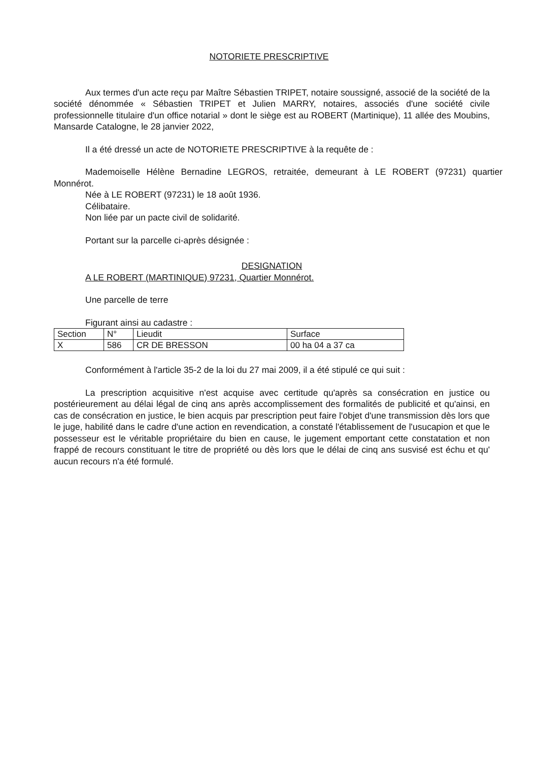NOTORIETE PRESCRIPTIVE
Aux termes d'un acte reçu par Maître Sébastien TRIPET, notaire soussigné, associé de la société de la société dénommée « Sébastien TRIPET et Julien MARRY, notaires, associés d'une société civile professionnelle titulaire d'un office notarial » dont le siège est au ROBERT (Martinique), 11 allée des Moubins, Mansarde Catalogne, le 28 janvier 2022,
Il a été dressé un acte de NOTORIETE PRESCRIPTIVE à la requête de :
Mademoiselle Hélène Bernadine LEGROS, retraitée, demeurant à LE ROBERT (97231) quartier Monnérot.
Née à LE ROBERT (97231) le 18 août 1936.
Célibataire.
Non liée par un pacte civil de solidarité.
Portant sur la parcelle ci-après désignée :
DESIGNATION
A LE ROBERT (MARTINIQUE) 97231, Quartier Monnérot.
Une parcelle de terre
Figurant ainsi au cadastre :
| Section | N° | Lieudit | Surface |
| X | 586 | CR DE BRESSON | 00 ha 04 a 37 ca |
Conformément à l'article 35-2 de la loi du 27 mai 2009, il a été stipulé ce qui suit :
La prescription acquisitive n'est acquise avec certitude qu'après sa consécration en justice ou postérieurement au délai légal de cinq ans après accomplissement des formalités de publicité et qu'ainsi, en cas de consécration en justice, le bien acquis par prescription peut faire l'objet d'une transmission dès lors que le juge, habilité dans le cadre d'une action en revendication, a constaté l'établissement de l'usucapion et que le possesseur est le véritable propriétaire du bien en cause, le jugement emportant cette constatation et non frappé de recours constituant le titre de propriété ou dès lors que le délai de cinq ans susvisé est échu et qu' aucun recours n'a été formulé.